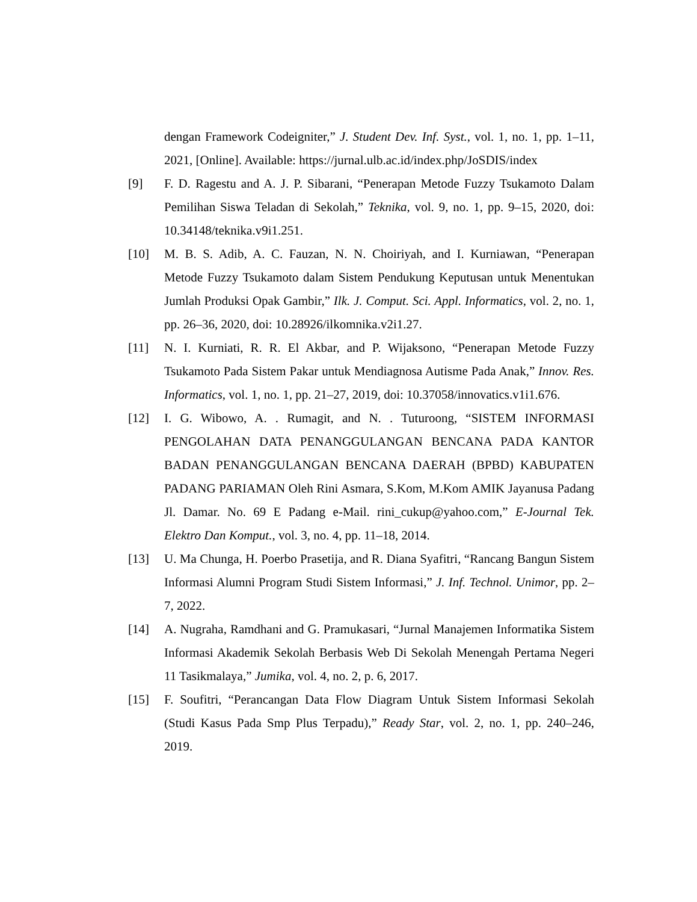dengan Framework Codeigniter,” J. Student Dev. Inf. Syst., vol. 1, no. 1, pp. 1–11, 2021, [Online]. Available: https://jurnal.ulb.ac.id/index.php/JoSDIS/index
[9] F. D. Ragestu and A. J. P. Sibarani, “Penerapan Metode Fuzzy Tsukamoto Dalam Pemilihan Siswa Teladan di Sekolah,” Teknika, vol. 9, no. 1, pp. 9–15, 2020, doi: 10.34148/teknika.v9i1.251.
[10] M. B. S. Adib, A. C. Fauzan, N. N. Choiriyah, and I. Kurniawan, “Penerapan Metode Fuzzy Tsukamoto dalam Sistem Pendukung Keputusan untuk Menentukan Jumlah Produksi Opak Gambir,” Ilk. J. Comput. Sci. Appl. Informatics, vol. 2, no. 1, pp. 26–36, 2020, doi: 10.28926/ilkomnika.v2i1.27.
[11] N. I. Kurniati, R. R. El Akbar, and P. Wijaksono, “Penerapan Metode Fuzzy Tsukamoto Pada Sistem Pakar untuk Mendiagnosa Autisme Pada Anak,” Innov. Res. Informatics, vol. 1, no. 1, pp. 21–27, 2019, doi: 10.37058/innovatics.v1i1.676.
[12] I. G. Wibowo, A. . Rumagit, and N. . Tuturoong, “SISTEM INFORMASI PENGOLAHAN DATA PENANGGULANGAN BENCANA PADA KANTOR BADAN PENANGGULANGAN BENCANA DAERAH (BPBD) KABUPATEN PADANG PARIAMAN Oleh Rini Asmara, S.Kom, M.Kom AMIK Jayanusa Padang Jl. Damar. No. 69 E Padang e-Mail. rini_cukup@yahoo.com,” E-Journal Tek. Elektro Dan Komput., vol. 3, no. 4, pp. 11–18, 2014.
[13] U. Ma Chunga, H. Poerbo Prasetija, and R. Diana Syafitri, “Rancang Bangun Sistem Informasi Alumni Program Studi Sistem Informasi,” J. Inf. Technol. Unimor, pp. 2–7, 2022.
[14] A. Nugraha, Ramdhani and G. Pramukasari, “Jurnal Manajemen Informatika Sistem Informasi Akademik Sekolah Berbasis Web Di Sekolah Menengah Pertama Negeri 11 Tasikmalaya,” Jumika, vol. 4, no. 2, p. 6, 2017.
[15] F. Soufitri, “Perancangan Data Flow Diagram Untuk Sistem Informasi Sekolah (Studi Kasus Pada Smp Plus Terpadu),” Ready Star, vol. 2, no. 1, pp. 240–246, 2019.